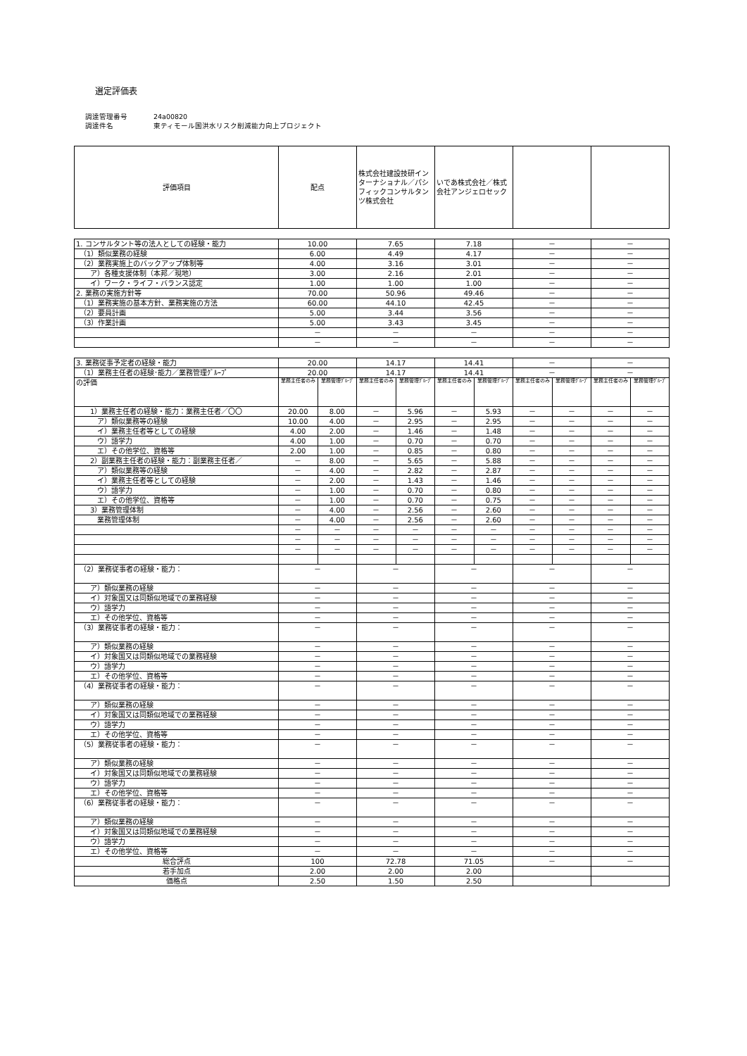選定評価表
調達管理番号 24a00820
調達件名 東ティモール国洪水リスク削減能力向上プロジェクト
| 評価項目 | 配点 | 株式会社建設技研インターナショナル／パシフィックコンサルタンツ株式会社 | いであ株式会社／株式会社アンジェロセック | | |
| --- | --- | --- | --- | --- | --- |
| 1. コンサルタント等の法人としての経験・能力 | 10.00 | 7.65 | 7.18 | － | － |
| （1）類似業務の経験 | 6.00 | 4.49 | 4.17 | － | － |
| （2）業務実施上のバックアップ体制等 | 4.00 | 3.16 | 3.01 | － | － |
| ア）各種支援体制（本邦／現地） | 3.00 | 2.16 | 2.01 | － | － |
| イ）ワーク・ライフ・バランス認定 | 1.00 | 1.00 | 1.00 | － | － |
| 2. 業務の実施方針等 | 70.00 | 50.96 | 49.46 | － | － |
| （1）業務実施の基本方針、業務実施の方法 | 60.00 | 44.10 | 42.45 | － | － |
| （2）要員計画 | 5.00 | 3.44 | 3.56 | － | － |
| （3）作業計画 | 5.00 | 3.43 | 3.45 | － | － |
| | － | － | － | － | － |
| | － | － | － | － | － |
| 3. 業務従事予定者の経験・能力 | 20.00 | | 14.17 | | 14.41 | | － | | － | |
| （1）業務主任者の経験･能力／業務管理ｸﾞﾙｰﾌﾟ | 20.00 | | 14.17 | | 14.41 | | － | | － | |
| の評価 | 業務主任者のみ | 業務管理ｸﾞﾙｰﾌﾟ | 業務主任者のみ | 業務管理ｸﾞﾙｰﾌﾟ | 業務主任者のみ | 業務管理ｸﾞﾙｰﾌﾟ | 業務主任者のみ | 業務管理ｸﾞﾙｰﾌﾟ | 業務主任者のみ | 業務管理ｸﾞﾙｰﾌﾟ |
| 1）業務主任者の経験・能力：業務主任者／〇〇 | 20.00 | 8.00 | － | 5.96 | － | 5.93 | － | － | － | － |
| ア）類似業務等の経験 | 10.00 | 4.00 | － | 2.95 | － | 2.95 | － | － | － | － |
| イ）業務主任者等としての経験 | 4.00 | 2.00 | － | 1.46 | － | 1.48 | － | － | － | － |
| ウ）語学力 | 4.00 | 1.00 | － | 0.70 | － | 0.70 | － | － | － | － |
| エ）その他学位、資格等 | 2.00 | 1.00 | － | 0.85 | － | 0.80 | － | － | － | － |
| 2）副業務主任者の経験・能力：副業務主任者／ | － | 8.00 | － | 5.65 | － | 5.88 | － | － | － | － |
| ア）類似業務等の経験 | － | 4.00 | － | 2.82 | － | 2.87 | － | － | － | － |
| イ）業務主任者等としての経験 | － | 2.00 | － | 1.43 | － | 1.46 | － | － | － | － |
| ウ）語学力 | － | 1.00 | － | 0.70 | － | 0.80 | － | － | － | － |
| エ）その他学位、資格等 | － | 1.00 | － | 0.70 | － | 0.75 | － | － | － | － |
| 3）業務管理体制 | － | 4.00 | － | 2.56 | － | 2.60 | － | － | － | － |
| 業務管理体制 | － | 4.00 | － | 2.56 | － | 2.60 | － | － | － | － |
| | － | － | － | － | － | － | － | － | － | － |
| | － | － | － | － | － | － | － | － | － | － |
| | － | － | － | － | － | － | － | － | － | － |
| （2）業務従事者の経験・能力： | － | | － | | － | | － | | － | |
| ア）類似業務の経験 | － | | － | | － | | － | | － | |
| イ）対象国又は同類似地域での業務経験 | － | | － | | － | | － | | － | |
| ウ）語学力 | － | | － | | － | | － | | － | |
| エ）その他学位、資格等 | － | | － | | － | | － | | － | |
| （3）業務従事者の経験・能力： | － | | － | | － | | － | | － | |
| ア）類似業務の経験 | － | | － | | － | | － | | － | |
| イ）対象国又は同類似地域での業務経験 | － | | － | | － | | － | | － | |
| ウ）語学力 | － | | － | | － | | － | | － | |
| エ）その他学位、資格等 | － | | － | | － | | － | | － | |
| （4）業務従事者の経験・能力： | － | | － | | － | | － | | － | |
| ア）類似業務の経験 | － | | － | | － | | － | | － | |
| イ）対象国又は同類似地域での業務経験 | － | | － | | － | | － | | － | |
| ウ）語学力 | － | | － | | － | | － | | － | |
| エ）その他学位、資格等 | － | | － | | － | | － | | － | |
| （5）業務従事者の経験・能力： | － | | － | | － | | － | | － | |
| ア）類似業務の経験 | － | | － | | － | | － | | － | |
| イ）対象国又は同類似地域での業務経験 | － | | － | | － | | － | | － | |
| ウ）語学力 | － | | － | | － | | － | | － | |
| エ）その他学位、資格等 | － | | － | | － | | － | | － | |
| （6）業務従事者の経験・能力： | － | | － | | － | | － | | － | |
| ア）類似業務の経験 | － | | － | | － | | － | | － | |
| イ）対象国又は同類似地域での業務経験 | － | | － | | － | | － | | － | |
| ウ）語学力 | － | | － | | － | | － | | － | |
| エ）その他学位、資格等 | － | | － | | － | | － | | － | |
| 総合評点 | 100 | | 72.78 | | 71.05 | | － | | － | |
| 若手加点 | 2.00 | | 2.00 | | 2.00 | | | | | |
| 価格点 | 2.50 | | 1.50 | | 2.50 | | | | | |